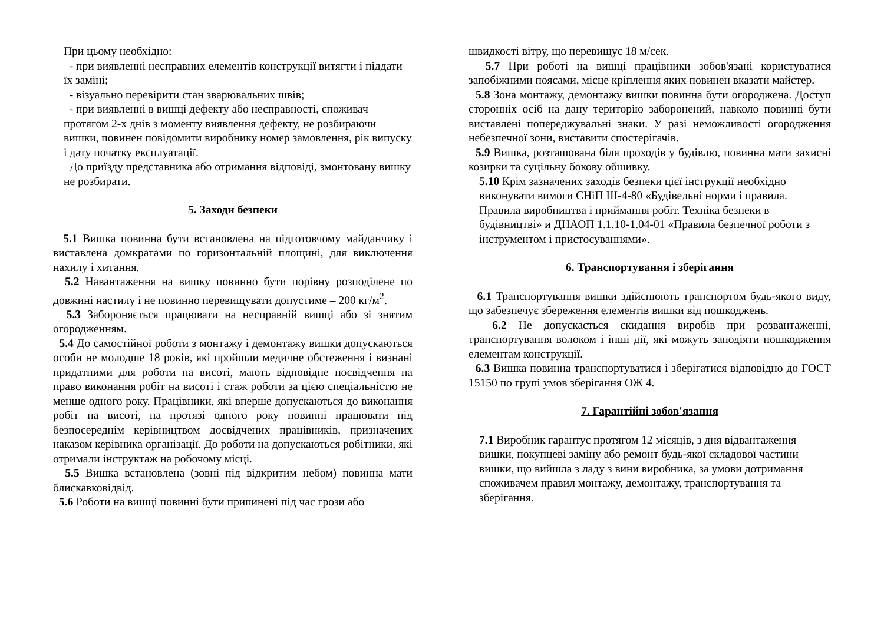При цьому необхідно:
- при виявленні несправних елементів конструкції витягти і піддати їх заміні;
- візуально перевірити стан зварювальних швів;
- при виявленні в вишці дефекту або несправності, споживач протягом 2-х днів з моменту виявлення дефекту, не розбираючи вишки, повинен повідомити виробнику номер замовлення, рік випуску і дату початку експлуатації.
До приїзду представника або отримання відповіді, змонтовану вишку не розбирати.
5. Заходи безпеки
5.1 Вишка повинна бути встановлена на підготовчому майданчику і виставлена домкратами по горизонтальній площині, для виключення нахилу і хитання.
5.2 Навантаження на вишку повинно бути порівну розподілене по довжині настилу і не повинно перевищувати допустиме – 200 кг/м<sup>2</sup>.
5.3 Забороняється працювати на несправній вишці або зі знятим огородженням.
5.4 До самостійної роботи з монтажу і демонтажу вишки допускаються особи не молодше 18 років, які пройшли медичне обстеження і визнані придатними для роботи на висоті, мають відповідне посвідчення на право виконання робіт на висоті і стаж роботи за цією спеціальністю не менше одного року. Працівники, які вперше допускаються до виконання робіт на висоті, на протязі одного року повинні працювати під безпосереднім керівництвом досвідчених працівників, призначених наказом керівника організації. До роботи на допускаються робітники, які отримали інструктаж на робочому місці.
5.5 Вишка встановлена (зовні під відкритим небом) повинна мати блискавковідвід.
5.6 Роботи на вишці повинні бути припинені під час грози або
швидкості вітру, що перевищує 18 м/сек.
5.7 При роботі на вишці працівники зобов'язані користуватися запобіжними поясами, місце кріплення яких повинен вказати майстер.
5.8 Зона монтажу, демонтажу вишки повинна бути огороджена. Доступ сторонніх осіб на дану територію заборонений, навколо повинні бути виставлені попереджувальні знаки. У разі неможливості огородження небезпечної зони, виставити спостерігачів.
5.9 Вишка, розташована біля проходів у будівлю, повинна мати захисні козирки та суцільну бокову обшивку.
5.10 Крім зазначених заходів безпеки цієї інструкції необхідно виконувати вимоги СНіП ІІІ-4-80 «Будівельні норми і правила. Правила виробництва і приймання робіт. Техніка безпеки в будівництві» и ДНАОП 1.1.10-1.04-01 «Правила безпечної роботи з інструментом і пристосуваннями».
6. Транспортування і зберігання
6.1 Транспортування вишки здійснюють транспортом будь-якого виду, що забезпечує збереження елементів вишки від пошкоджень.
6.2 Не допускається скидання виробів при розвантаженні, транспортування волоком і інші дії, які можуть заподіяти пошкодження елементам конструкції.
6.3 Вишка повинна транспортуватися і зберігатися відповідно до ГОСТ 15150 по групі умов зберігання ОЖ 4.
7. Гарантійні зобов'язання
7.1 Виробник гарантує протягом 12 місяців, з дня відвантаження вишки, покупцеві заміну або ремонт будь-якої складової частини вишки, що вийшла з ладу з вини виробника, за умови дотримання споживачем правил монтажу, демонтажу, транспортування та зберігання.